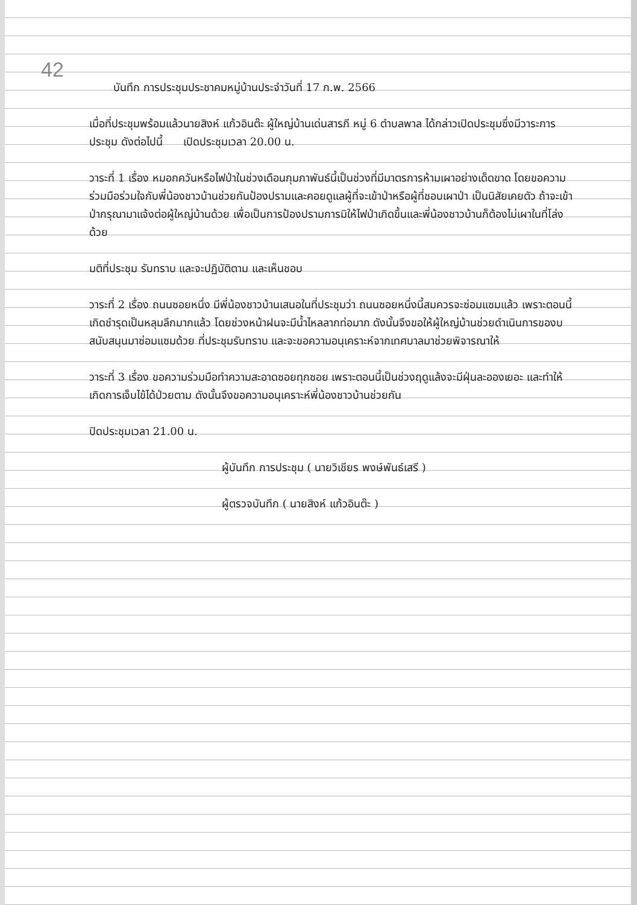42
บันทึก การประชุมประชาคมหมู่บ้านประจำวันที่ 17 ก.พ. 2566
เมื่อที่ประชุมพร้อมแล้วนายสิงห์ แก้วอินต๊ะ ผู้ใหญ่บ้านเด่นสารภี หมู่ 6 ตำบลพาล ได้กล่าวเปิดประชุมซึ่งมีวาระการประชุม ดังต่อไปนี้ เปิดประชุมเวลา 20.00 น.
วาระที่ 1 เรื่อง หมอกควันหรือไฟป่าในช่วงเดือนกุมภาพันธ์นี้เป็นช่วงที่มีมาตรการห้ามเผาอย่างเด็ดขาด โดยขอความร่วมมือร่วมใจกับพี่น้องชาวบ้านช่วยกันป้องปรามและคอยดูแลผู้ที่จะเข้าป่าหรือผู้ที่ชอบเผาป่า เป็นนิสัยเคยตัว ถ้าจะเข้าป่ากรุณามาแจ้งต่อผู้ใหญ่บ้านด้วย เพื่อเป็นการป้องปรามการมิให้ไฟป่าเกิดขึ้นและพี่น้องชาวบ้านก็ต้องไม่เผาในที่โล่งด้วย
มติที่ประชุม รับทราบ และจะปฏิบัติตาม และเห็นชอบ
วาระที่ 2 เรื่อง ถนนซอยหนึ่ง มีพี่น้องชาวบ้านเสนอในที่ประชุมว่า ถนนซอยหนึ่งนี้สมควรจะซ่อมแซมแล้ว เพราะตอนนี้เกิดชำรุดเป็นหลุมลึกมากแล้ว โดยช่วงหน้าฝนจะมีน้ำไหลลากท่อมาก ดังนั้นจึงขอให้ผู้ใหญ่บ้านช่วยดำเนินการของบสนับสนุนมาซ่อมแซมด้วย ที่ประชุมรับทราบ และจะขอความอนุเคราะห์จากเทศบาลมาช่วยพิจารณาให้
วาระที่ 3 เรื่อง ขอความร่วมมือทำความสะอาดซอยทุกซอย เพราะตอนนี้เป็นช่วงฤดูแล้งจะมีฝุ่นละอองเยอะ และทำให้เกิดการเจ็บไข้ได้ป่วยตาม ดังนั้นจึงขอความอนุเคราะห์พี่น้องชาวบ้านช่วยกัน
ปิดประชุมเวลา 21.00 น.
ผู้บันทึก การประชุม ( นายวิเชียร พงษ์พันธ์เสรี )
ผู้ตรวจบันทึก ( นายสิงห์ แก้วอินต๊ะ )